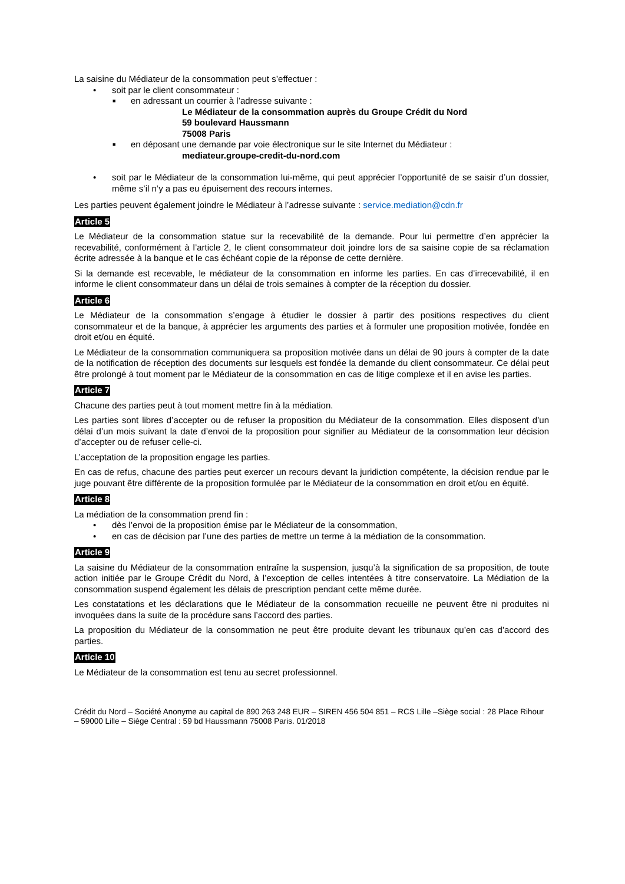La saisine du Médiateur de la consommation peut s’effectuer :
• soit par le client consommateur :
■ en adressant un courrier à l’adresse suivante :
Le Médiateur de la consommation auprès du Groupe Crédit du Nord
59 boulevard Haussmann
75008 Paris
■ en déposant une demande par voie électronique sur le site Internet du Médiateur :
mediateur.groupe-credit-du-nord.com
• soit par le Médiateur de la consommation lui-même, qui peut apprécier l’opportunité de se saisir d’un dossier, même s’il n’y a pas eu épuisement des recours internes.
Les parties peuvent également joindre le Médiateur à l’adresse suivante : service.mediation@cdn.fr
Article 5
Le Médiateur de la consommation statue sur la recevabilité de la demande. Pour lui permettre d’en apprécier la recevabilité, conformément à l’article 2, le client consommateur doit joindre lors de sa saisine copie de sa réclamation écrite adressée à la banque et le cas échéant copie de la réponse de cette dernière.
Si la demande est recevable, le médiateur de la consommation en informe les parties. En cas d’irrecevabilité, il en informe le client consommateur dans un délai de trois semaines à compter de la réception du dossier.
Article 6
Le Médiateur de la consommation s’engage à étudier le dossier à partir des positions respectives du client consommateur et de la banque, à apprécier les arguments des parties et à formuler une proposition motivée, fondée en droit et/ou en équité.
Le Médiateur de la consommation communiquera sa proposition motivée dans un délai de 90 jours à compter de la date de la notification de réception des documents sur lesquels est fondée la demande du client consommateur. Ce délai peut être prolongé à tout moment par le Médiateur de la consommation en cas de litige complexe et il en avise les parties.
Article 7
Chacune des parties peut à tout moment mettre fin à la médiation.
Les parties sont libres d’accepter ou de refuser la proposition du Médiateur de la consommation. Elles disposent d’un délai d’un mois suivant la date d’envoi de la proposition pour signifier au Médiateur de la consommation leur décision d’accepter ou de refuser celle-ci.
L’acceptation de la proposition engage les parties.
En cas de refus, chacune des parties peut exercer un recours devant la juridiction compétente, la décision rendue par le juge pouvant être différente de la proposition formulée par le Médiateur de la consommation en droit et/ou en équité.
Article 8
La médiation de la consommation prend fin :
• dès l’envoi de la proposition émise par le Médiateur de la consommation,
• en cas de décision par l’une des parties de mettre un terme à la médiation de la consommation.
Article 9
La saisine du Médiateur de la consommation entraîne la suspension, jusqu’à la signification de sa proposition, de toute action initiée par le Groupe Crédit du Nord, à l’exception de celles intentées à titre conservatoire. La Médiation de la consommation suspend également les délais de prescription pendant cette même durée.
Les constatations et les déclarations que le Médiateur de la consommation recueille ne peuvent être ni produites ni invoquées dans la suite de la procédure sans l’accord des parties.
La proposition du Médiateur de la consommation ne peut être produite devant les tribunaux qu’en cas d’accord des parties.
Article 10
Le Médiateur de la consommation est tenu au secret professionnel.
Crédit du Nord – Société Anonyme au capital de 890 263 248 EUR – SIREN 456 504 851 – RCS Lille –Siège social : 28 Place Rihour – 59000 Lille – Siège Central : 59 bd Haussmann 75008 Paris. 01/2018